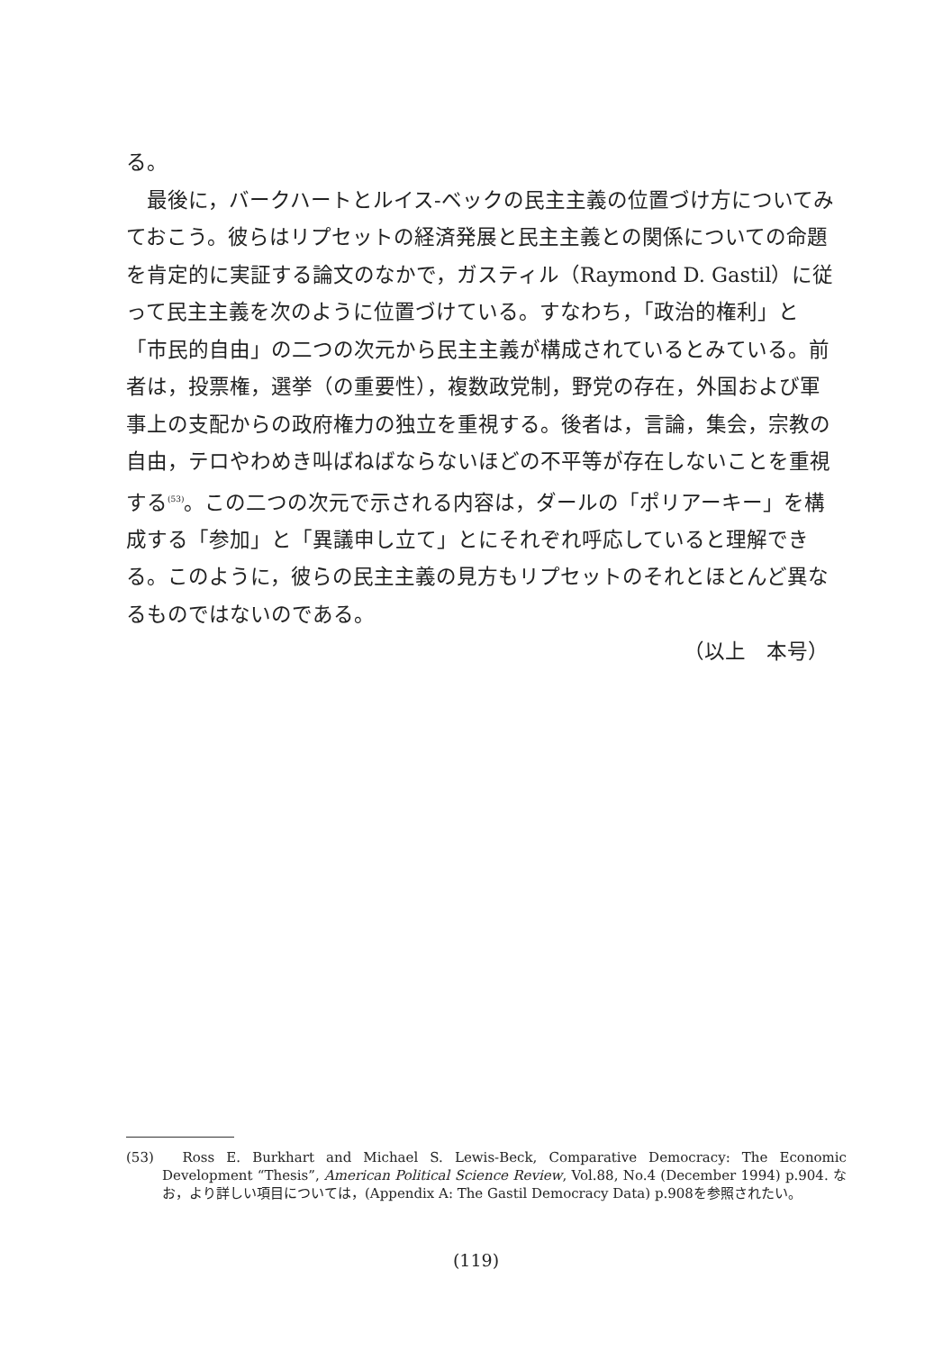る。
最後に，バークハートとルイス‐ベックの民主主義の位置づけ方についてみておこう。彼らはリプセットの経済発展と民主主義との関係についての命題を肯定的に実証する論文のなかで，ガスティル（Raymond D. Gastil）に従って民主主義を次のように位置づけている。すなわち，「政治的権利」と「市民的自由」の二つの次元から民主主義が構成されているとみている。前者は，投票権，選挙（の重要性），複数政党制，野党の存在，外国および軍事上の支配からの政府権力の独立を重視する。後者は，言論，集会，宗教の自由，テロやわめき叫ばねばならないほどの不平等が存在しないことを重視する<sup>(53)</sup>。この二つの次元で示される内容は，ダールの「ポリアーキー」を構成する「参加」と「異議申し立て」とにそれぞれ呼応していると理解できる。このように，彼らの民主主義の見方もリプセットのそれとほとんど異なるものではないのである。
（以上　本号）
(53)　Ross E. Burkhart and Michael S. Lewis-Beck, Comparative Democracy: The Economic Development “Thesis”, American Political Science Review, Vol.88, No.4 (December 1994) p.904. なお，より詳しい項目については，(Appendix A: The Gastil Democracy Data) p.908を参照されたい。
(119)